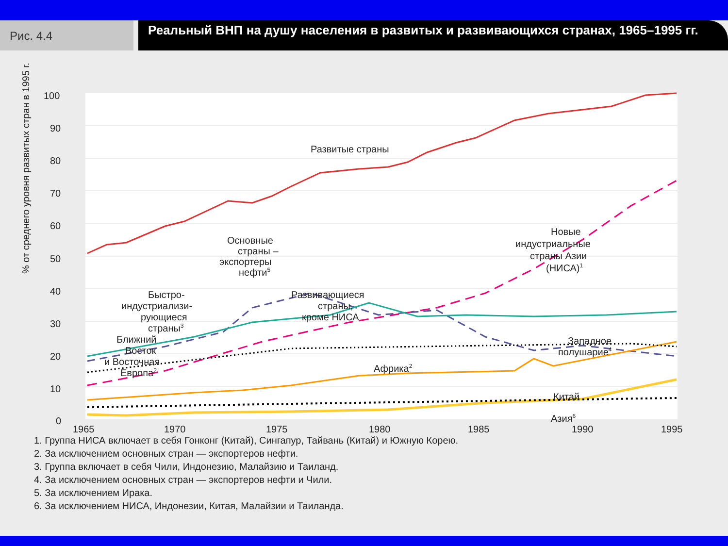Рис. 4.4
Реальный ВНП на душу населения в развитых и развивающихся странах, 1965–1995 гг.
100
90
80
70
60
50
40
30
20
10
0
1965
1970
1975
1980
1985
1990
1995
% от среднего уровня развитых стран в 1995 г.
Развитые страны
Новые
индустриальные
страны Азии
(НИСА)1
Основные
страны –
экспортеры
нефти5
Быстро-
индустриализи-
рующиеся
страны3
Развивающиеся
страны,
кроме НИСА
Ближний
Восток
и Восточная
Европа2
Африка2
Западное
полушарие4
Китай
Азия6
1. Группа НИСА включает в себя Гонконг (Китай), Сингапур, Тайвань (Китай) и Южную Корею.
2. За исключением основных стран — экспортеров нефти.
3. Группа включает в себя Чили, Индонезию, Малайзию и Таиланд.
4. За исключением основных стран — экспортеров нефти и Чили.
5. За исключением Ирака.
6. За исключением НИСА, Индонезии, Китая, Малайзии и Таиланда.